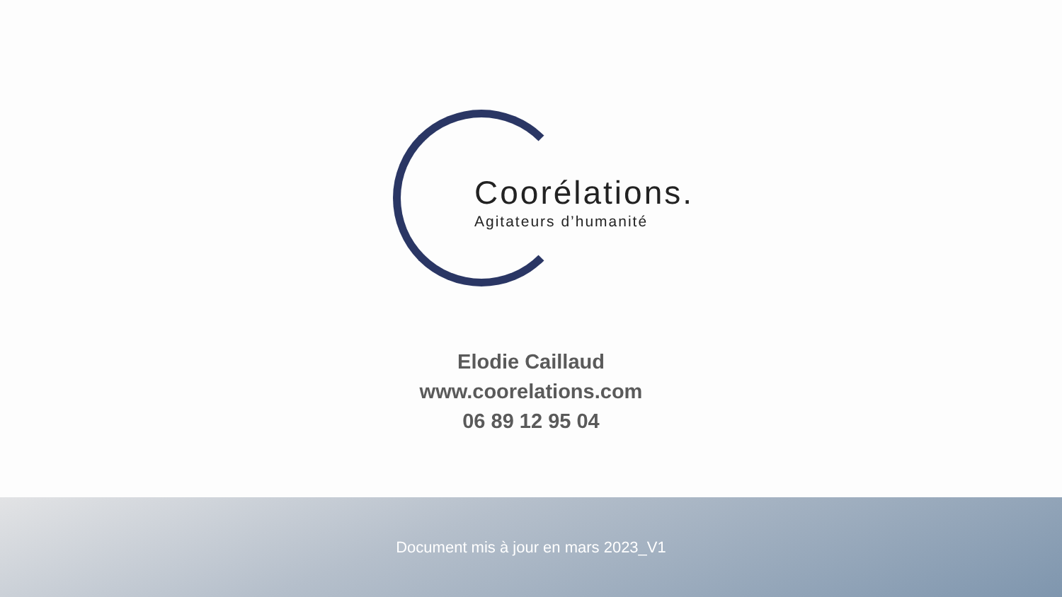Coorélations.
Agitateurs d’humanité
Elodie Caillaud
www.coorelations.com
06 89 12 95 04
Document mis à jour en mars 2023_V1